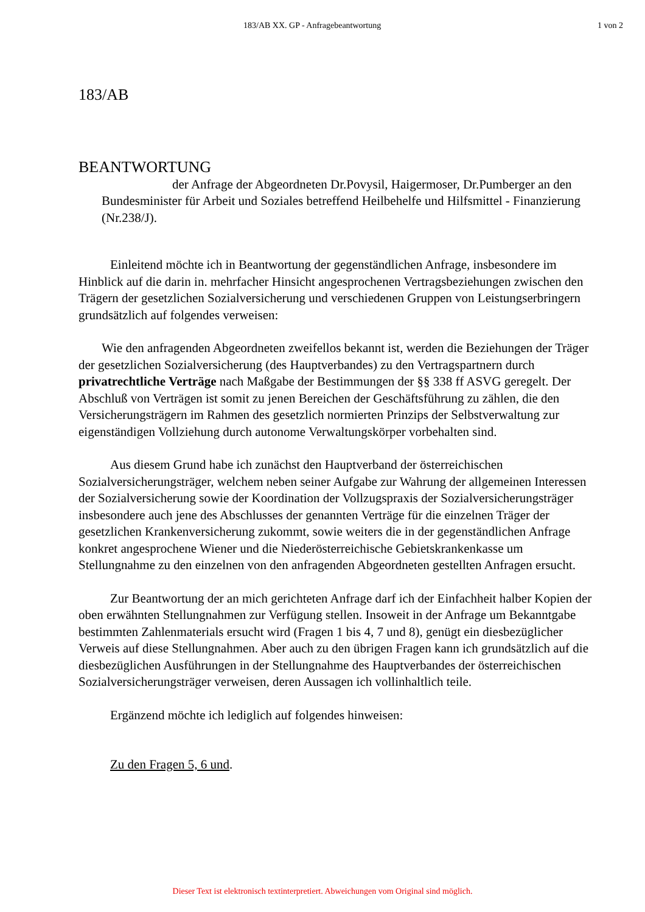183/AB XX. GP - Anfragebeantwortung 1 von 2
183/AB
BEANTWORTUNG
der Anfrage der Abgeordneten Dr.Povysil, Haigermoser, Dr.Pumberger an den Bundesminister für Arbeit und Soziales betreffend Heilbehelfe und Hilfsmittel - Finanzierung (Nr.238/J).
Einleitend möchte ich in Beantwortung der gegenständlichen Anfrage, insbesondere im Hinblick auf die darin in. mehrfacher Hinsicht angesprochenen Vertragsbeziehungen zwischen den Trägern der gesetzlichen Sozialversicherung und verschiedenen Gruppen von Leistungserbringern grundsätzlich auf folgendes verweisen:
Wie den anfragenden Abgeordneten zweifellos bekannt ist, werden die Beziehungen der Träger der gesetzlichen Sozialversicherung (des Hauptverbandes) zu den Vertragspartnern durch privatrechtliche Verträge nach Maßgabe der Bestimmungen der §§ 338 ff ASVG geregelt. Der Abschluß von Verträgen ist somit zu jenen Bereichen der Geschäftsführung zu zählen, die den Versicherungsträgern im Rahmen des gesetzlich normierten Prinzips der Selbstverwaltung zur eigenständigen Vollziehung durch autonome Verwaltungskörper vorbehalten sind.
Aus diesem Grund habe ich zunächst den Hauptverband der österreichischen Sozialversicherungsträger, welchem neben seiner Aufgabe zur Wahrung der allgemeinen Interessen der Sozialversicherung sowie der Koordination der Vollzugspraxis der Sozialversicherungsträger insbesondere auch jene des Abschlusses der genannten Verträge für die einzelnen Träger der gesetzlichen Krankenversicherung zukommt, sowie weiters die in der gegenständlichen Anfrage konkret angesprochene Wiener und die Niederösterreichische Gebietskrankenkasse um Stellungnahme zu den einzelnen von den anfragenden Abgeordneten gestellten Anfragen ersucht.
Zur Beantwortung der an mich gerichteten Anfrage darf ich der Einfachheit halber Kopien der oben erwähnten Stellungnahmen zur Verfügung stellen. Insoweit in der Anfrage um Bekanntgabe bestimmten Zahlenmaterials ersucht wird (Fragen 1 bis 4, 7 und 8), genügt ein diesbezüglicher Verweis auf diese Stellungnahmen. Aber auch zu den übrigen Fragen kann ich grundsätzlich auf die diesbezüglichen Ausführungen in der Stellungnahme des Hauptverbandes der österreichischen Sozialversicherungsträger verweisen, deren Aussagen ich vollinhaltlich teile.
Ergänzend möchte ich lediglich auf folgendes hinweisen:
Zu den Fragen 5, 6 und.
Dieser Text ist elektronisch textinterpretiert. Abweichungen vom Original sind möglich.